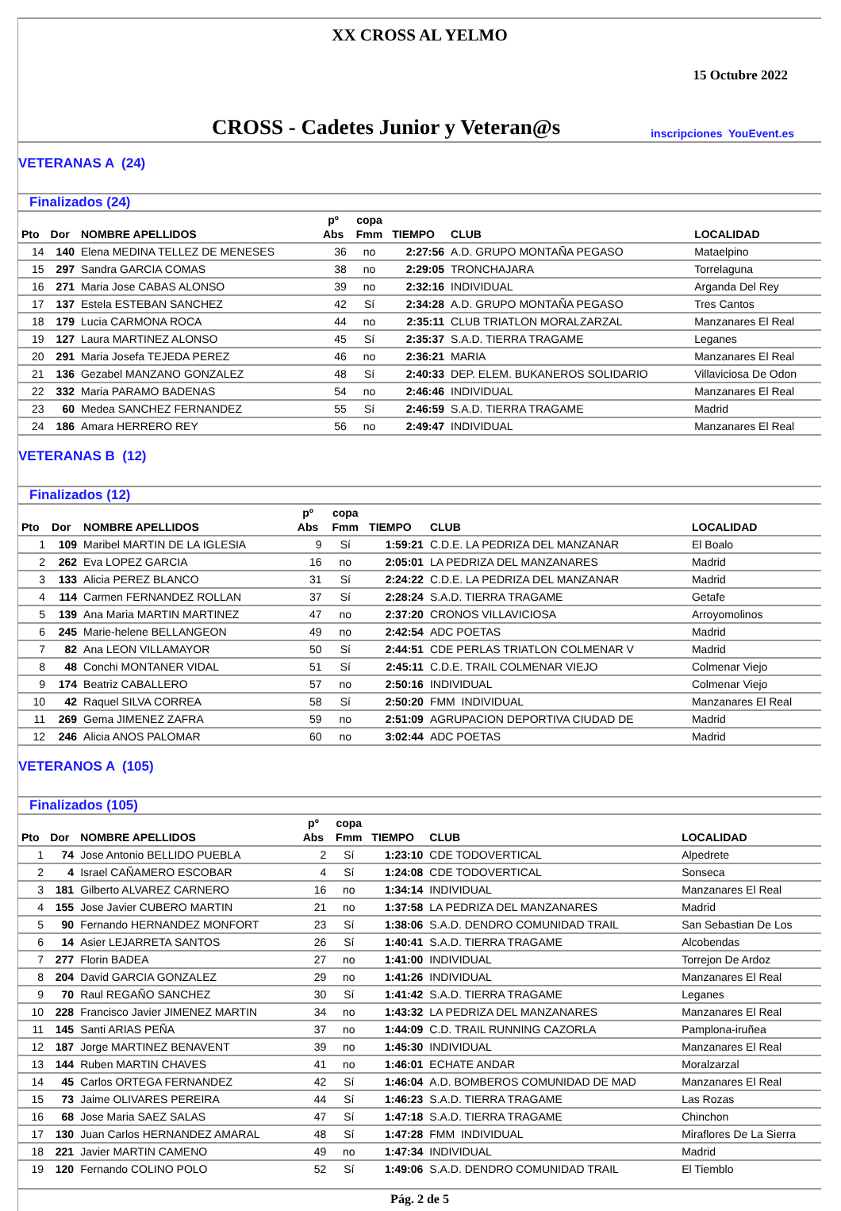XX CROSS AL YELMO
15 Octubre 2022
CROSS - Cadetes Junior y Veteran@s
inscripciones YouEvent.es
VETERANAS A (24)
| Finalizados (24) | | | | | | | |
| --- | --- | --- | --- | --- | --- | --- | --- |
| Pto | Dor | NOMBRE APELLIDOS | pº Abs | copa Fmm | TIEMPO | CLUB | LOCALIDAD |
| 14 | 140 | Elena MEDINA TELLEZ DE MENESES | 36 | no | 2:27:56 | A.D. GRUPO MONTAÑA PEGASO | Mataelpino |
| 15 | 297 | Sandra GARCIA COMAS | 38 | no | 2:29:05 | TRONCHAJARA | Torrelaguna |
| 16 | 271 | Maria Jose CABAS ALONSO | 39 | no | 2:32:16 | INDIVIDUAL | Arganda Del Rey |
| 17 | 137 | Estela ESTEBAN SANCHEZ | 42 | Sí | 2:34:28 | A.D. GRUPO MONTAÑA PEGASO | Tres Cantos |
| 18 | 179 | Lucia CARMONA ROCA | 44 | no | 2:35:11 | CLUB TRIATLON MORALZARZAL | Manzanares El Real |
| 19 | 127 | Laura MARTINEZ ALONSO | 45 | Sí | 2:35:37 | S.A.D. TIERRA TRAGAME | Leganes |
| 20 | 291 | Maria Josefa TEJEDA PEREZ | 46 | no | 2:36:21 | MARIA | Manzanares El Real |
| 21 | 136 | Gezabel MANZANO GONZALEZ | 48 | Sí | 2:40:33 | DEP. ELEM. BUKANEROS SOLIDARIO | Villaviciosa De Odon |
| 22 | 332 | Maria PARAMO BADENAS | 54 | no | 2:46:46 | INDIVIDUAL | Manzanares El Real |
| 23 | 60 | Medea SANCHEZ FERNANDEZ | 55 | Sí | 2:46:59 | S.A.D. TIERRA TRAGAME | Madrid |
| 24 | 186 | Amara HERRERO REY | 56 | no | 2:49:47 | INDIVIDUAL | Manzanares El Real |
VETERANAS B (12)
| Finalizados (12) | | | | | | | |
| --- | --- | --- | --- | --- | --- | --- | --- |
| Pto | Dor | NOMBRE APELLIDOS | pº Abs | copa Fmm | TIEMPO | CLUB | LOCALIDAD |
| 1 | 109 | Maribel MARTIN DE LA IGLESIA | 9 | Sí | 1:59:21 | C.D.E. LA PEDRIZA DEL MANZANAR | El Boalo |
| 2 | 262 | Eva LOPEZ GARCIA | 16 | no | 2:05:01 | LA PEDRIZA DEL MANZANARES | Madrid |
| 3 | 133 | Alicia PEREZ BLANCO | 31 | Sí | 2:24:22 | C.D.E. LA PEDRIZA DEL MANZANAR | Madrid |
| 4 | 114 | Carmen FERNANDEZ ROLLAN | 37 | Sí | 2:28:24 | S.A.D. TIERRA TRAGAME | Getafe |
| 5 | 139 | Ana Maria MARTIN MARTINEZ | 47 | no | 2:37:20 | CRONOS VILLAVICIOSA | Arroyomolinos |
| 6 | 245 | Marie-helene BELLANGEON | 49 | no | 2:42:54 | ADC POETAS | Madrid |
| 7 | 82 | Ana LEON VILLAMAYOR | 50 | Sí | 2:44:51 | CDE PERLAS TRIATLON COLMENAR V | Madrid |
| 8 | 48 | Conchi MONTANER VIDAL | 51 | Sí | 2:45:11 | C.D.E. TRAIL COLMENAR VIEJO | Colmenar Viejo |
| 9 | 174 | Beatriz CABALLERO | 57 | no | 2:50:16 | INDIVIDUAL | Colmenar Viejo |
| 10 | 42 | Raquel SILVA CORREA | 58 | Sí | 2:50:20 | FMM INDIVIDUAL | Manzanares El Real |
| 11 | 269 | Gema JIMENEZ ZAFRA | 59 | no | 2:51:09 | AGRUPACION DEPORTIVA CIUDAD DE | Madrid |
| 12 | 246 | Alicia ANOS PALOMAR | 60 | no | 3:02:44 | ADC POETAS | Madrid |
VETERANOS A (105)
| Finalizados (105) | | | | | | | |
| --- | --- | --- | --- | --- | --- | --- | --- |
| Pto | Dor | NOMBRE APELLIDOS | pº Abs | copa Fmm | TIEMPO | CLUB | LOCALIDAD |
| 1 | 74 | Jose Antonio BELLIDO PUEBLA | 2 | Sí | 1:23:10 | CDE TODOVERTICAL | Alpedrete |
| 2 | 4 | Israel CAÑAMERO ESCOBAR | 4 | Sí | 1:24:08 | CDE TODOVERTICAL | Sonseca |
| 3 | 181 | Gilberto ALVAREZ CARNERO | 16 | no | 1:34:14 | INDIVIDUAL | Manzanares El Real |
| 4 | 155 | Jose Javier CUBERO MARTIN | 21 | no | 1:37:58 | LA PEDRIZA DEL MANZANARES | Madrid |
| 5 | 90 | Fernando HERNANDEZ MONFORT | 23 | Sí | 1:38:06 | S.A.D. DENDRO COMUNIDAD TRAIL | San Sebastian De Los |
| 6 | 14 | Asier LEJARRETA SANTOS | 26 | Sí | 1:40:41 | S.A.D. TIERRA TRAGAME | Alcobendas |
| 7 | 277 | Florin BADEA | 27 | no | 1:41:00 | INDIVIDUAL | Torrejon De Ardoz |
| 8 | 204 | David GARCIA GONZALEZ | 29 | no | 1:41:26 | INDIVIDUAL | Manzanares El Real |
| 9 | 70 | Raul REGAÑO SANCHEZ | 30 | Sí | 1:41:42 | S.A.D. TIERRA TRAGAME | Leganes |
| 10 | 228 | Francisco Javier JIMENEZ MARTIN | 34 | no | 1:43:32 | LA PEDRIZA DEL MANZANARES | Manzanares El Real |
| 11 | 145 | Santi ARIAS PEÑA | 37 | no | 1:44:09 | C.D. TRAIL RUNNING CAZORLA | Pamplona-iruñea |
| 12 | 187 | Jorge MARTINEZ BENAVENT | 39 | no | 1:45:30 | INDIVIDUAL | Manzanares El Real |
| 13 | 144 | Ruben MARTIN CHAVES | 41 | no | 1:46:01 | ECHATE ANDAR | Moralzarzal |
| 14 | 45 | Carlos ORTEGA FERNANDEZ | 42 | Sí | 1:46:04 | A.D. BOMBEROS COMUNIDAD DE MAD | Manzanares El Real |
| 15 | 73 | Jaime OLIVARES PEREIRA | 44 | Sí | 1:46:23 | S.A.D. TIERRA TRAGAME | Las Rozas |
| 16 | 68 | Jose Maria SAEZ SALAS | 47 | Sí | 1:47:18 | S.A.D. TIERRA TRAGAME | Chinchon |
| 17 | 130 | Juan Carlos HERNANDEZ AMARAL | 48 | Sí | 1:47:28 | FMM INDIVIDUAL | Miraflores De La Sierra |
| 18 | 221 | Javier MARTIN CAMENO | 49 | no | 1:47:34 | INDIVIDUAL | Madrid |
| 19 | 120 | Fernando COLINO POLO | 52 | Sí | 1:49:06 | S.A.D. DENDRO COMUNIDAD TRAIL | El Tiemblo |
Pág. 2 de 5